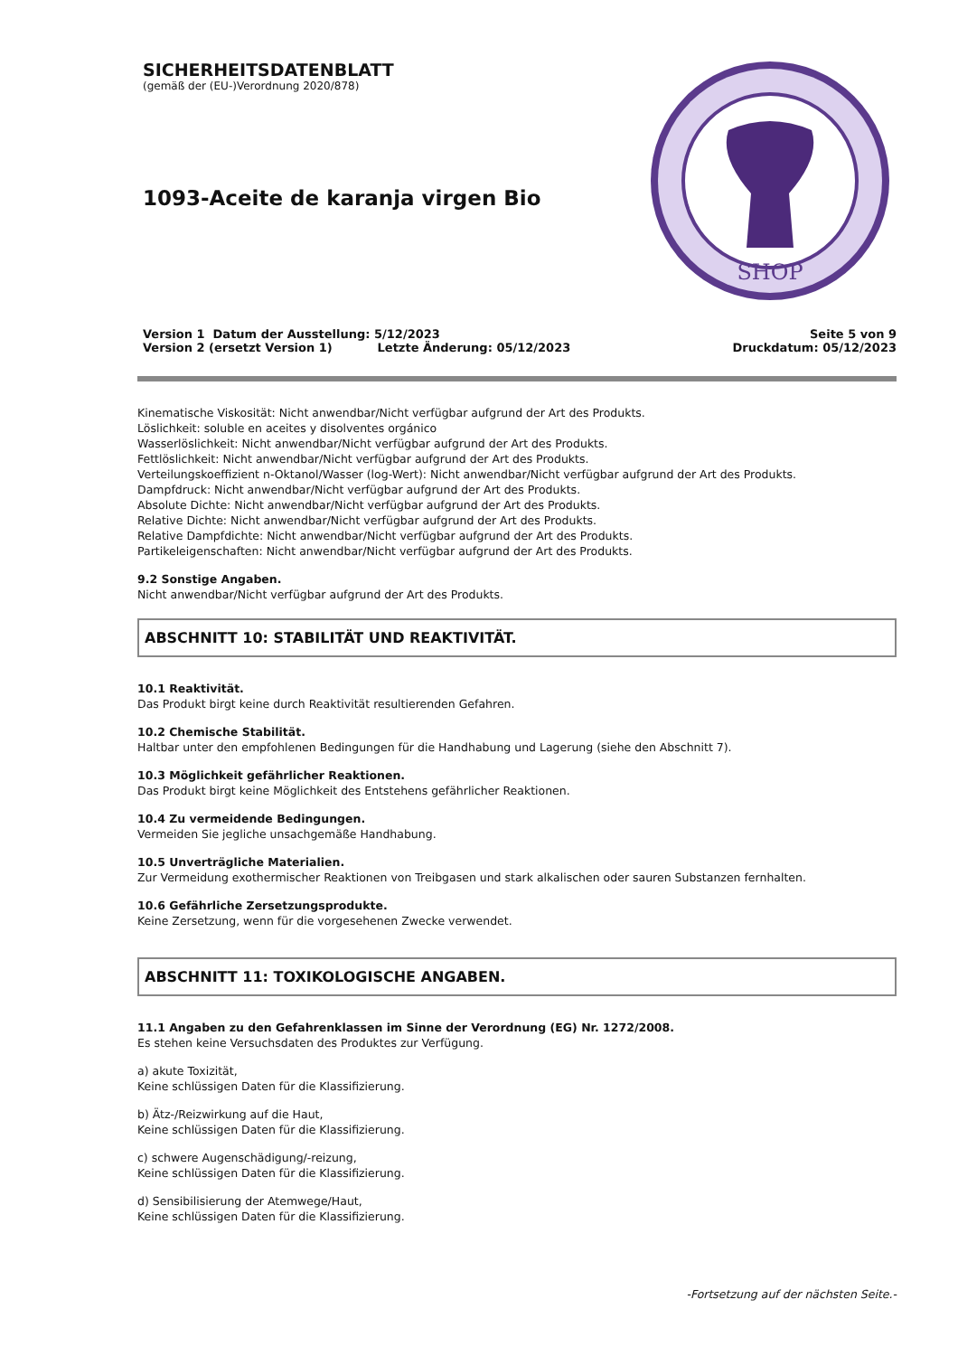SICHERHEITSDATENBLATT
(gemäß der (EU-)Verordnung 2020/878)
1093-Aceite de karanja virgen Bio
SHOP
Version 1 Datum der Ausstellung: 5/12/2023
Version 2 (ersetzt Version 1) Letzte Änderung: 05/12/2023
Seite 5 von 9
Druckdatum: 05/12/2023
Kinematische Viskosität: Nicht anwendbar/Nicht verfügbar aufgrund der Art des Produkts.
Löslichkeit: soluble en aceites y disolventes orgánico
Wasserlöslichkeit: Nicht anwendbar/Nicht verfügbar aufgrund der Art des Produkts.
Fettlöslichkeit: Nicht anwendbar/Nicht verfügbar aufgrund der Art des Produkts.
Verteilungskoeffizient n-Oktanol/Wasser (log-Wert): Nicht anwendbar/Nicht verfügbar aufgrund der Art des Produkts.
Dampfdruck: Nicht anwendbar/Nicht verfügbar aufgrund der Art des Produkts.
Absolute Dichte: Nicht anwendbar/Nicht verfügbar aufgrund der Art des Produkts.
Relative Dichte: Nicht anwendbar/Nicht verfügbar aufgrund der Art des Produkts.
Relative Dampfdichte: Nicht anwendbar/Nicht verfügbar aufgrund der Art des Produkts.
Partikeleigenschaften: Nicht anwendbar/Nicht verfügbar aufgrund der Art des Produkts.
9.2 Sonstige Angaben.
Nicht anwendbar/Nicht verfügbar aufgrund der Art des Produkts.
ABSCHNITT 10: STABILITÄT UND REAKTIVITÄT.
10.1 Reaktivität.
Das Produkt birgt keine durch Reaktivität resultierenden Gefahren.
10.2 Chemische Stabilität.
Haltbar unter den empfohlenen Bedingungen für die Handhabung und Lagerung (siehe den Abschnitt 7).
10.3 Möglichkeit gefährlicher Reaktionen.
Das Produkt birgt keine Möglichkeit des Entstehens gefährlicher Reaktionen.
10.4 Zu vermeidende Bedingungen.
Vermeiden Sie jegliche unsachgemäße Handhabung.
10.5 Unverträgliche Materialien.
Zur Vermeidung exothermischer Reaktionen von Treibgasen und stark alkalischen oder sauren Substanzen fernhalten.
10.6 Gefährliche Zersetzungsprodukte.
Keine Zersetzung, wenn für die vorgesehenen Zwecke verwendet.
ABSCHNITT 11: TOXIKOLOGISCHE ANGABEN.
11.1 Angaben zu den Gefahrenklassen im Sinne der Verordnung (EG) Nr. 1272/2008.
Es stehen keine Versuchsdaten des Produktes zur Verfügung.
a) akute Toxizität,
Keine schlüssigen Daten für die Klassifizierung.
b) Ätz-/Reizwirkung auf die Haut,
Keine schlüssigen Daten für die Klassifizierung.
c) schwere Augenschädigung/-reizung,
Keine schlüssigen Daten für die Klassifizierung.
d) Sensibilisierung der Atemwege/Haut,
Keine schlüssigen Daten für die Klassifizierung.
-Fortsetzung auf der nächsten Seite.-